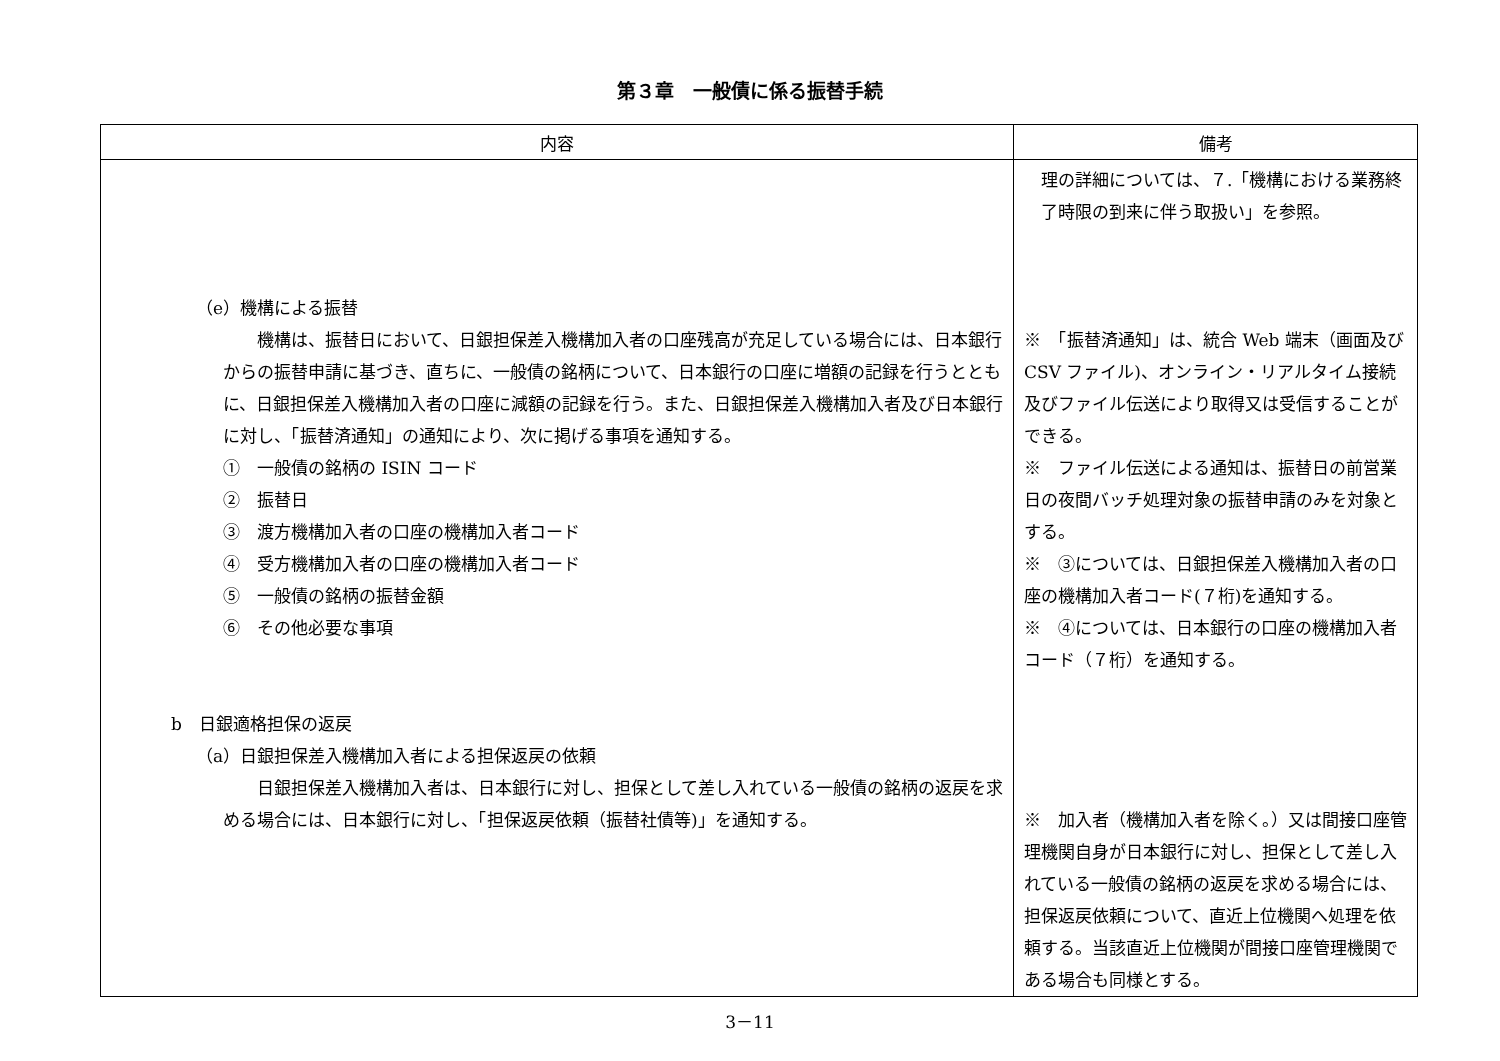第３章　一般債に係る振替手続
| 内容 | 備考 |
| --- | --- |
| （e）機構による振替 機構は、振替日において、日銀担保差入機構加入者の口座残高が充足している場合には、日本銀行からの振替申請に基づき、直ちに、一般債の銘柄について、日本銀行の口座に増額の記録を行うとともに、日銀担保差入機構加入者の口座に減額の記録を行う。また、日銀担保差入機構加入者及び日本銀行に対し、「振替済通知」の通知により、次に掲げる事項を通知する。 ① 一般債の銘柄の ISIN コード ② 振替日 ③ 渡方機構加入者の口座の機構加入者コード ④ 受方機構加入者の口座の機構加入者コード ⑤ 一般債の銘柄の振替金額 ⑥ その他必要な事項 b 日銀適格担保の返戻 （a）日銀担保差入機構加入者による担保返戻の依頼 日銀担保差入機構加入者は、日本銀行に対し、担保として差し入れている一般債の銘柄の返戻を求める場合には、日本銀行に対し、「担保返戻依頼（振替社債等)」を通知する。 | 理の詳細については、７.「機構における業務終了時限の到来に伴う取扱い」を参照。 ※ 「振替済通知」は、統合 Web 端末（画面及び CSV ファイル)、オンライン・リアルタイム接続及びファイル伝送により取得又は受信することができる。 ※ ファイル伝送による通知は、振替日の前営業日の夜間バッチ処理対象の振替申請のみを対象とする。 ※ ③については、日銀担保差入機構加入者の口座の機構加入者コード(７桁)を通知する。 ※ ④については、日本銀行の口座の機構加入者コード（７桁）を通知する。 ※ 加入者（機構加入者を除く。）又は間接口座管理機関自身が日本銀行に対し、担保として差し入れている一般債の銘柄の返戻を求める場合には、担保返戻依頼について、直近上位機関へ処理を依頼する。当該直近上位機関が間接口座管理機関である場合も同様とする。 |
3－11